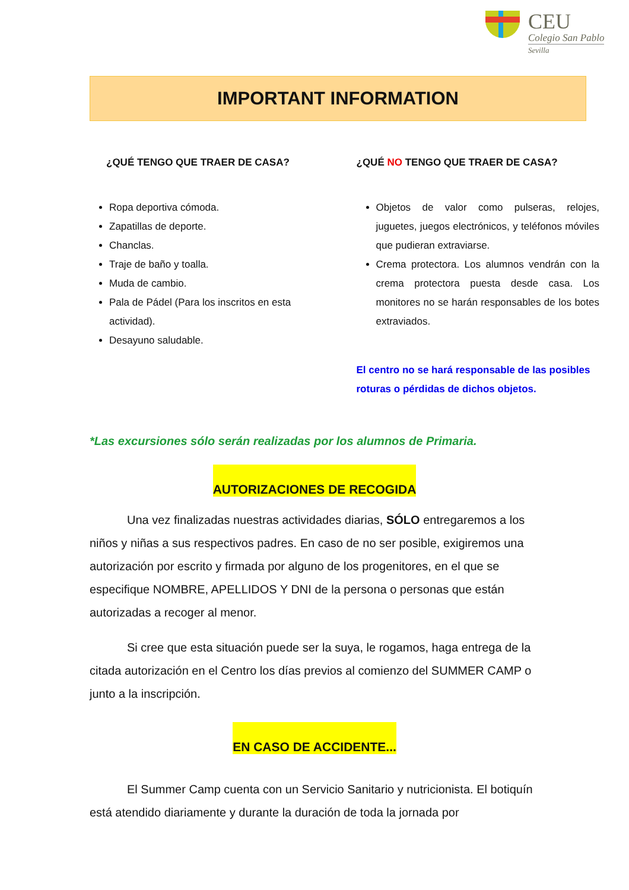CEU
Colegio San Pablo
Sevilla
IMPORTANT INFORMATION
¿QUÉ TENGO QUE TRAER DE CASA?
Ropa deportiva cómoda.
Zapatillas de deporte.
Chanclas.
Traje de baño y toalla.
Muda de cambio.
Pala de Pádel (Para los inscritos en esta actividad).
Desayuno saludable.
¿QUÉ NO TENGO QUE TRAER DE CASA?
Objetos de valor como pulseras, relojes, juguetes, juegos electrónicos, y teléfonos móviles que pudieran extraviarse.
Crema protectora. Los alumnos vendrán con la crema protectora puesta desde casa. Los monitores no se harán responsables de los botes extraviados.
El centro no se hará responsable de las posibles roturas o pérdidas de dichos objetos.
*Las excursiones sólo serán realizadas por los alumnos de Primaria.
AUTORIZACIONES DE RECOGIDA
Una vez finalizadas nuestras actividades diarias, SÓLO entregaremos a los niños y niñas a sus respectivos padres. En caso de no ser posible, exigiremos una autorización por escrito y firmada por alguno de los progenitores, en el que se especifique NOMBRE, APELLIDOS Y DNI de la persona o personas que están autorizadas a recoger al menor.
Si cree que esta situación puede ser la suya, le rogamos, haga entrega de la citada autorización en el Centro los días previos al comienzo del SUMMER CAMP o junto a la inscripción.
EN CASO DE ACCIDENTE...
El Summer Camp cuenta con un Servicio Sanitario y nutricionista. El botiquín está atendido diariamente y durante la duración de toda la jornada por